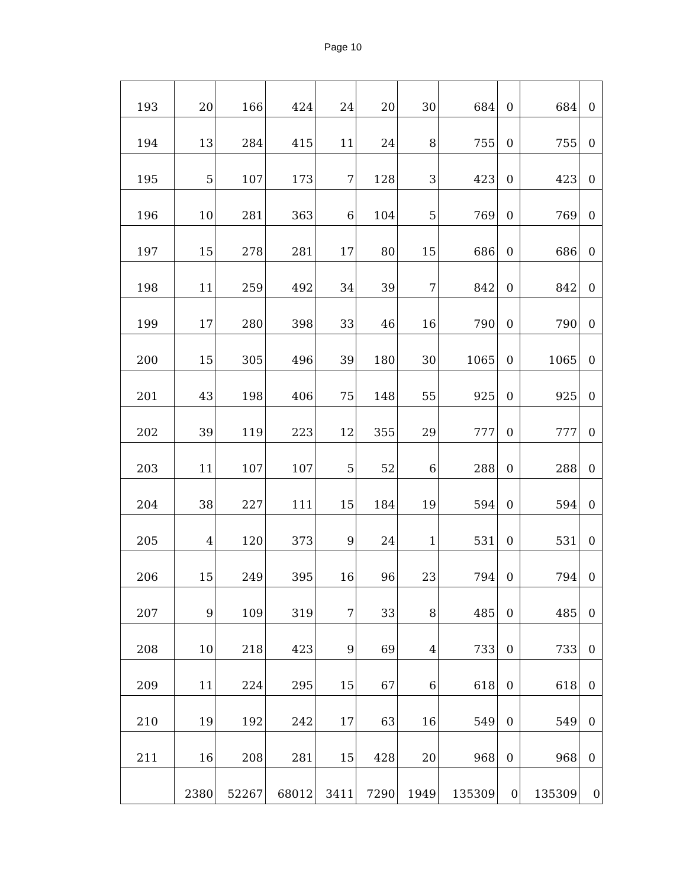Page 10
| 193 | 20 | 166 | 424 | 24 | 20 | 30 | 684 | 0 | 684 | 0 |
| 194 | 13 | 284 | 415 | 11 | 24 | 8 | 755 | 0 | 755 | 0 |
| 195 | 5 | 107 | 173 | 7 | 128 | 3 | 423 | 0 | 423 | 0 |
| 196 | 10 | 281 | 363 | 6 | 104 | 5 | 769 | 0 | 769 | 0 |
| 197 | 15 | 278 | 281 | 17 | 80 | 15 | 686 | 0 | 686 | 0 |
| 198 | 11 | 259 | 492 | 34 | 39 | 7 | 842 | 0 | 842 | 0 |
| 199 | 17 | 280 | 398 | 33 | 46 | 16 | 790 | 0 | 790 | 0 |
| 200 | 15 | 305 | 496 | 39 | 180 | 30 | 1065 | 0 | 1065 | 0 |
| 201 | 43 | 198 | 406 | 75 | 148 | 55 | 925 | 0 | 925 | 0 |
| 202 | 39 | 119 | 223 | 12 | 355 | 29 | 777 | 0 | 777 | 0 |
| 203 | 11 | 107 | 107 | 5 | 52 | 6 | 288 | 0 | 288 | 0 |
| 204 | 38 | 227 | 111 | 15 | 184 | 19 | 594 | 0 | 594 | 0 |
| 205 | 4 | 120 | 373 | 9 | 24 | 1 | 531 | 0 | 531 | 0 |
| 206 | 15 | 249 | 395 | 16 | 96 | 23 | 794 | 0 | 794 | 0 |
| 207 | 9 | 109 | 319 | 7 | 33 | 8 | 485 | 0 | 485 | 0 |
| 208 | 10 | 218 | 423 | 9 | 69 | 4 | 733 | 0 | 733 | 0 |
| 209 | 11 | 224 | 295 | 15 | 67 | 6 | 618 | 0 | 618 | 0 |
| 210 | 19 | 192 | 242 | 17 | 63 | 16 | 549 | 0 | 549 | 0 |
| 211 | 16 | 208 | 281 | 15 | 428 | 20 | 968 | 0 | 968 | 0 |
| | 2380 | 52267 | 68012 | 3411 | 7290 | 1949 | 135309 | 0 | 135309 | 0 |